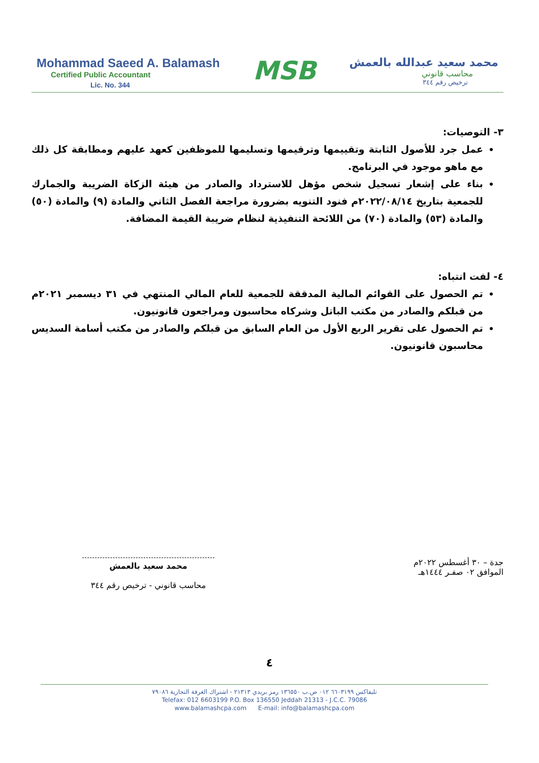Mohammad Saeed A. Balamash
Certified Public Accountant
Lic. No. 344
MSB
محمد سعيد عبدالله بالعمش
محاسب قانوني
ترخيص رقم ٣٤٤
٣- التوصيات:
عمل جرد للأصول الثابتة وتقييمها وترقيمها وتسليمها للموظفين كعهد عليهم ومطابقة كل ذلك مع ماهو موجود في البرنامج.
بناء على إشعار تسجيل شخص مؤهل للاسترداد والصادر من هيئة الزكاة الضريبة والجمارك للجمعية بتاريخ ٢٠٢٢/٠٨/١٤م فنود التنويه بضرورة مراجعة الفصل الثاني والمادة (٩) والمادة (٥٠) والمادة (٥٣) والمادة (٧٠) من اللائحة التنفيذية لنظام ضريبة القيمة المضافة.
٤- لفت انتباه:
تم الحصول على القوائم المالية المدققة للجمعية للعام المالي المنتهي في ٣١ ديسمبر ٢٠٢١م من قبلكم والصادر من مكتب الباتل وشركاه محاسبون ومراجعون قانونيون.
تم الحصول على تقرير الربع الأول من العام السابق من قبلكم والصادر من مكتب أسامة السديس محاسبون قانونيون.
جدة – ٣٠ أغسطس ٢٠٢٢م
الموافق ٠٢ صفـر ١٤٤٤هـ
محمد سعيد بالعمش
محاسب قانوني - ترخيص رقم ٣٤٤
٤
تليفاكس ٦٦٠٣١٩٩ ٠١٢ ص.ب ١٣٦٥٥٠ رمز بريدي ٢١٣١٣ - اشتراك الغرفة التجارية ٧٩٠٨٦
Telefax: 012 6603199 P.O. Box 136550 Jeddah 21313 - J.C.C. 79086
www.balamashcpa.com E-mail: info@balamashcpa.com